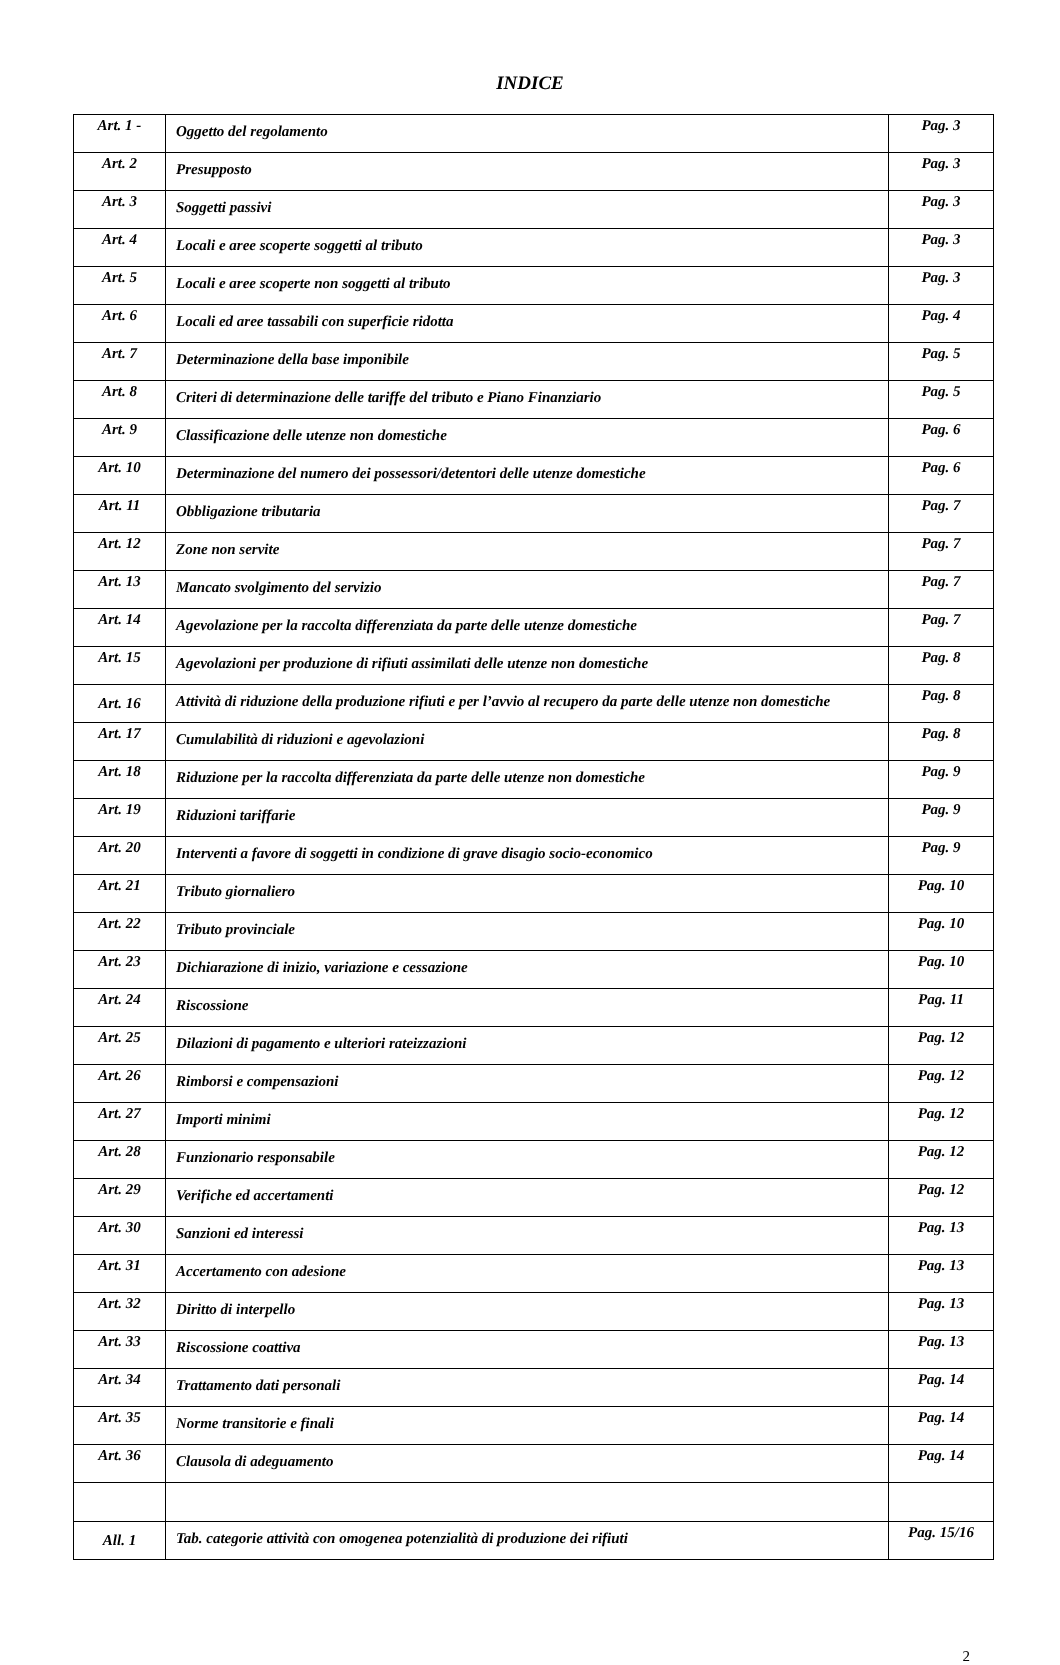INDICE
| Art. 1 - | Oggetto del regolamento | Pag. 3 |
| Art. 2 | Presupposto | Pag. 3 |
| Art. 3 | Soggetti passivi | Pag. 3 |
| Art. 4 | Locali e aree scoperte soggetti al tributo | Pag. 3 |
| Art. 5 | Locali e aree scoperte non soggetti al tributo | Pag. 3 |
| Art. 6 | Locali ed aree tassabili con superficie ridotta | Pag. 4 |
| Art. 7 | Determinazione della base imponibile | Pag. 5 |
| Art. 8 | Criteri di determinazione delle tariffe del tributo e Piano Finanziario | Pag. 5 |
| Art. 9 | Classificazione delle utenze non domestiche | Pag. 6 |
| Art. 10 | Determinazione del numero dei possessori/detentori delle utenze domestiche | Pag. 6 |
| Art. 11 | Obbligazione tributaria | Pag. 7 |
| Art. 12 | Zone non servite | Pag. 7 |
| Art. 13 | Mancato svolgimento del servizio | Pag. 7 |
| Art. 14 | Agevolazione per la raccolta differenziata da parte delle utenze domestiche | Pag. 7 |
| Art. 15 | Agevolazioni per produzione di rifiuti assimilati delle utenze non domestiche | Pag. 8 |
| Art. 16 | Attività di riduzione della produzione rifiuti e per l’avvio al recupero da parte delle utenze non domestiche | Pag. 8 |
| Art. 17 | Cumulabilità di riduzioni e agevolazioni | Pag. 8 |
| Art. 18 | Riduzione per la raccolta differenziata da parte delle utenze non domestiche | Pag. 9 |
| Art. 19 | Riduzioni tariffarie | Pag. 9 |
| Art. 20 | Interventi a favore di soggetti in condizione di grave disagio socio-economico | Pag. 9 |
| Art. 21 | Tributo giornaliero | Pag. 10 |
| Art. 22 | Tributo provinciale | Pag. 10 |
| Art. 23 | Dichiarazione di inizio, variazione e cessazione | Pag. 10 |
| Art. 24 | Riscossione | Pag. 11 |
| Art. 25 | Dilazioni di pagamento e ulteriori rateizzazioni | Pag. 12 |
| Art. 26 | Rimborsi e compensazioni | Pag. 12 |
| Art. 27 | Importi minimi | Pag. 12 |
| Art. 28 | Funzionario responsabile | Pag. 12 |
| Art. 29 | Verifiche ed accertamenti | Pag. 12 |
| Art. 30 | Sanzioni ed interessi | Pag. 13 |
| Art. 31 | Accertamento con adesione | Pag. 13 |
| Art. 32 | Diritto di interpello | Pag. 13 |
| Art. 33 | Riscossione coattiva | Pag. 13 |
| Art. 34 | Trattamento dati personali | Pag. 14 |
| Art. 35 | Norme transitorie e finali | Pag. 14 |
| Art. 36 | Clausola di adeguamento | Pag. 14 |
| All. 1 | Tab. categorie attività con omogenea potenzialità di produzione dei rifiuti | Pag. 15/16 |
2